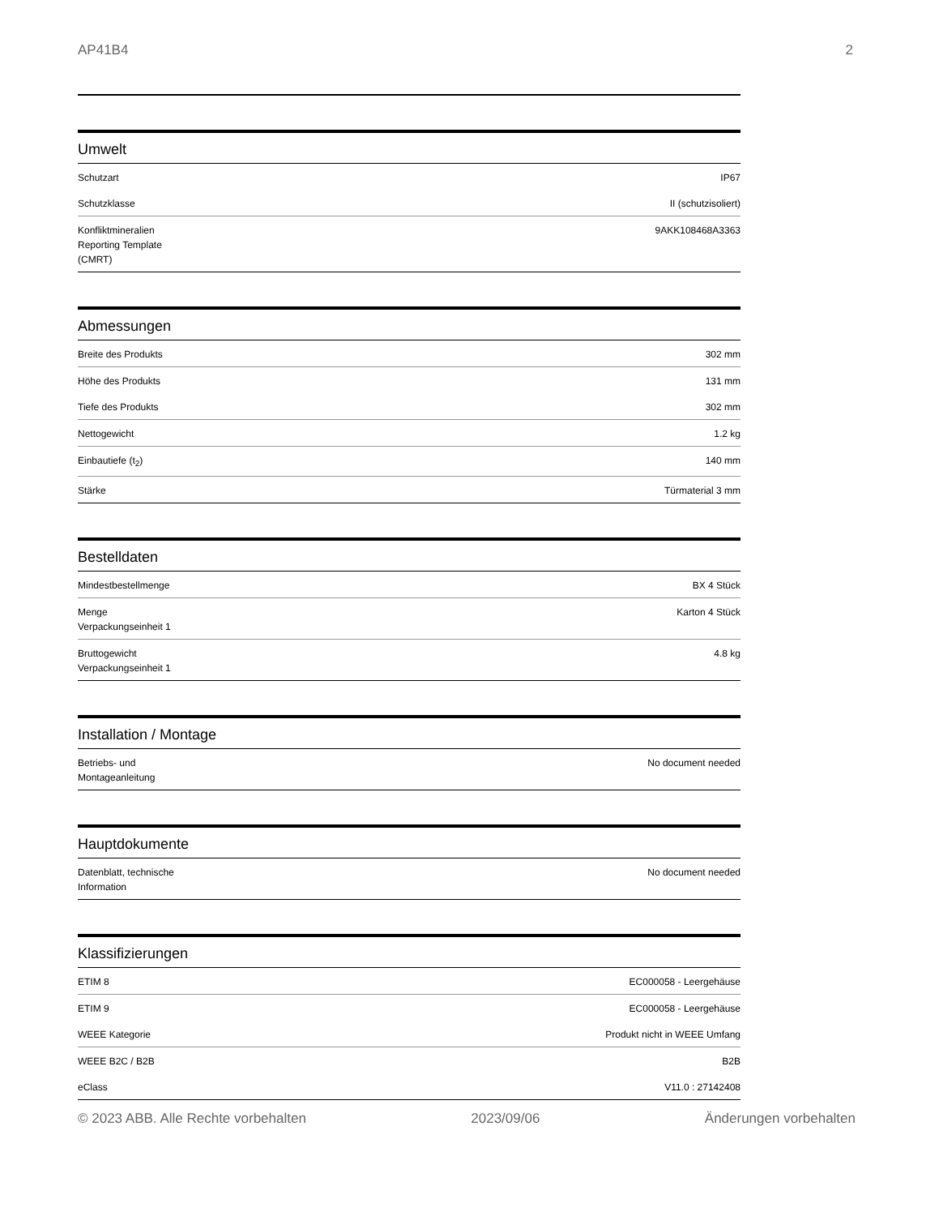AP41B4 2
Umwelt
| Schutzart | IP67 |
| Schutzklasse | II (schutzisoliert) |
| Konfliktmineralien Reporting Template (CMRT) | 9AKK108468A3363 |
Abmessungen
| Breite des Produkts | 302 mm |
| Höhe des Produkts | 131 mm |
| Tiefe des Produkts | 302 mm |
| Nettogewicht | 1.2 kg |
| Einbautiefe (t<sub>2</sub>) | 140 mm |
| Stärke | Türmaterial 3 mm |
Bestelldaten
| Mindestbestellmenge | BX 4 Stück |
| Menge Verpackungseinheit 1 | Karton 4 Stück |
| Bruttogewicht Verpackungseinheit 1 | 4.8 kg |
Installation / Montage
| Betriebs- und Montageanleitung | No document needed |
Hauptdokumente
| Datenblatt, technische Information | No document needed |
Klassifizierungen
| ETIM 8 | EC000058 - Leergehäuse |
| ETIM 9 | EC000058 - Leergehäuse |
| WEEE Kategorie | Produkt nicht in WEEE Umfang |
| WEEE B2C / B2B | B2B |
| eClass | V11.0 : 27142408 |
© 2023 ABB. Alle Rechte vorbehalten 2023/09/06 Änderungen vorbehalten